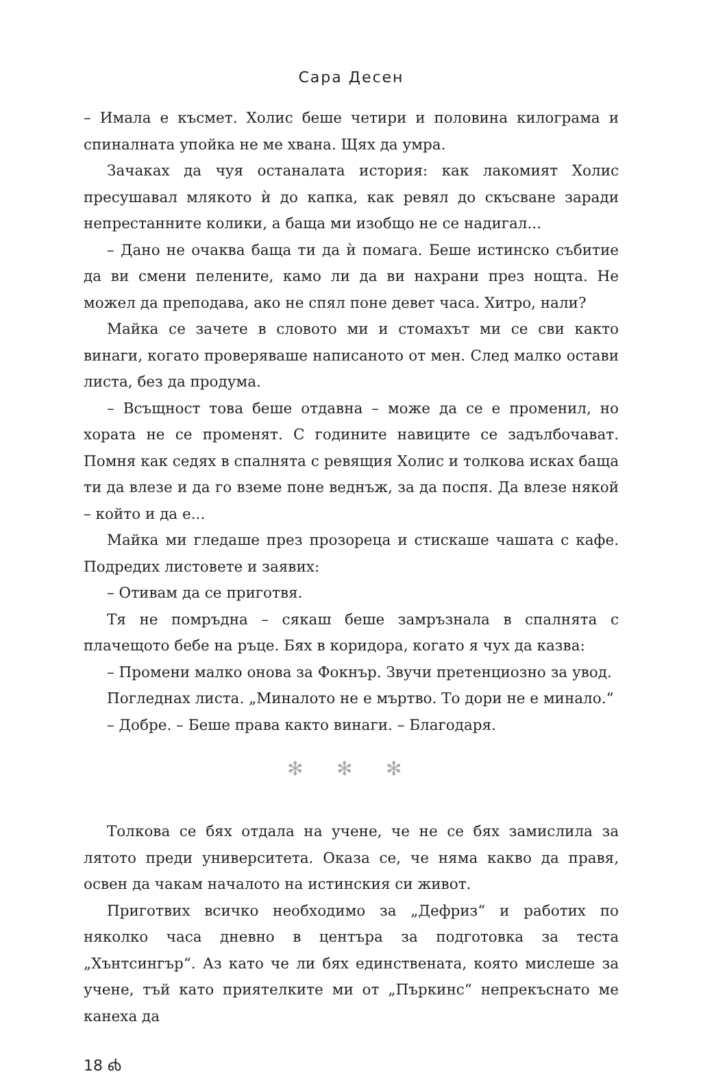Сара Десен
– Имала е късмет. Холис беше четири и половина килограма и спиналната упойка не ме хвана. Щях да умра.
Зачаках да чуя останалата история: как лакомият Холис пресушавал млякото ѝ до капка, как ревял до скъсване заради непрестанните колики, а баща ми изобщо не се надигал...
– Дано не очаква баща ти да ѝ помага. Беше истинско събитие да ви смени пелените, камо ли да ви нахрани през нощта. Не можел да преподава, ако не спял поне девет часа. Хитро, нали?
Майка се зачете в словото ми и стомахът ми се сви както винаги, когато проверяваше написаното от мен. След малко остави листа, без да продума.
– Всъщност това беше отдавна – може да се е променил, но хората не се променят. С годините навиците се задълбочават. Помня как седях в спалнята с ревящия Холис и толкова исках баща ти да влезе и да го вземе поне веднъж, за да поспя. Да влезе някой – който и да е...
Майка ми гледаше през прозореца и стискаше чашата с кафе. Подредих листовете и заявих:
– Отивам да се приготвя.
Тя не помръдна – сякаш беше замръзнала в спалнята с плачещото бебе на ръце. Бях в коридора, когато я чух да казва:
– Промени малко онова за Фокнър. Звучи претенциозно за увод.
Погледнах листа. „Миналото не е мъртво. То дори не е минало.“
– Добре. – Беше права както винаги. – Благодаря.
✻ ✻ ✻
Толкова се бях отдала на учене, че не се бях замислила за лятото преди университета. Оказа се, че няма какво да правя, освен да чакам началото на истинския си живот.
Приготвих всичко необходимо за „Дефриз“ и работих по няколко часа дневно в центъра за подготовка за теста „Хънтсингър“. Аз като че ли бях единствената, която мислеше за учене, тъй като приятелките ми от „Пъркинс“ непрекъснато ме канеха да
18 ൴